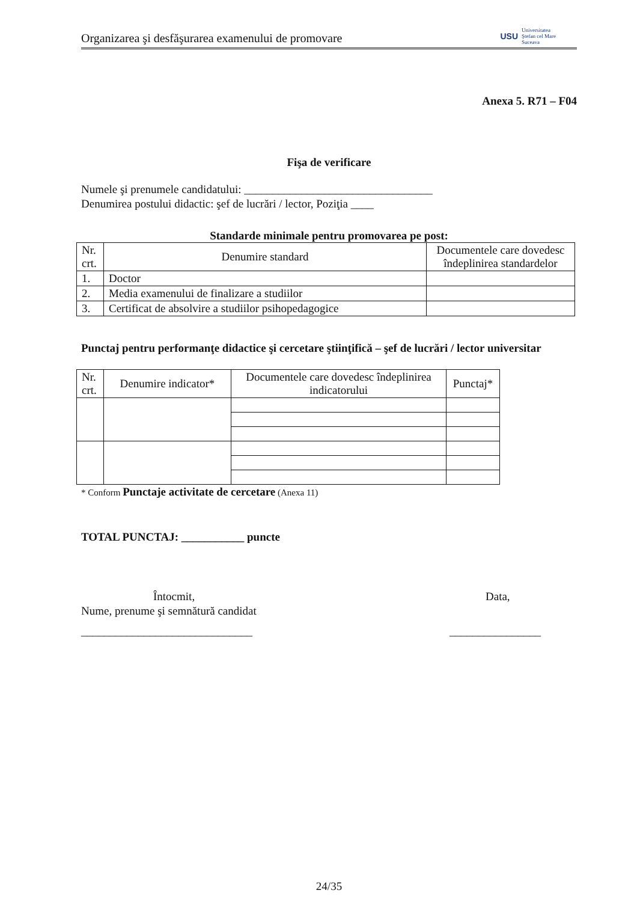Organizarea şi desfăşurarea examenului de promovare USU Universitatea
Ştefan cel Mare
Suceava
Anexa 5. R71 – F04
Fişa de verificare
Numele şi prenumele candidatului: _________________________________
Denumirea postului didactic: şef de lucrări / lector, Poziţia ____
Standarde minimale pentru promovarea pe post:
| Nr. crt. | Denumire standard | Documentele care dovedesc îndeplinirea standardelor |
| --- | --- | --- |
| 1. | Doctor | |
| 2. | Media examenului de finalizare a studiilor | |
| 3. | Certificat de absolvire a studiilor psihopedagogice | |
Punctaj pentru performanţe didactice şi cercetare ştiinţifică – şef de lucrări / lector universitar
| Nr. crt. | Denumire indicator* | Documentele care dovedesc îndeplinirea indicatorului | Punctaj* |
| --- | --- | --- | --- |
* Conform Punctaje activitate de cercetare (Anexa 11)
TOTAL PUNCTAJ: ___________ puncte
Întocmit,
Nume, prenume şi semnătură candidat
______________________________
Data,
________________
24/35